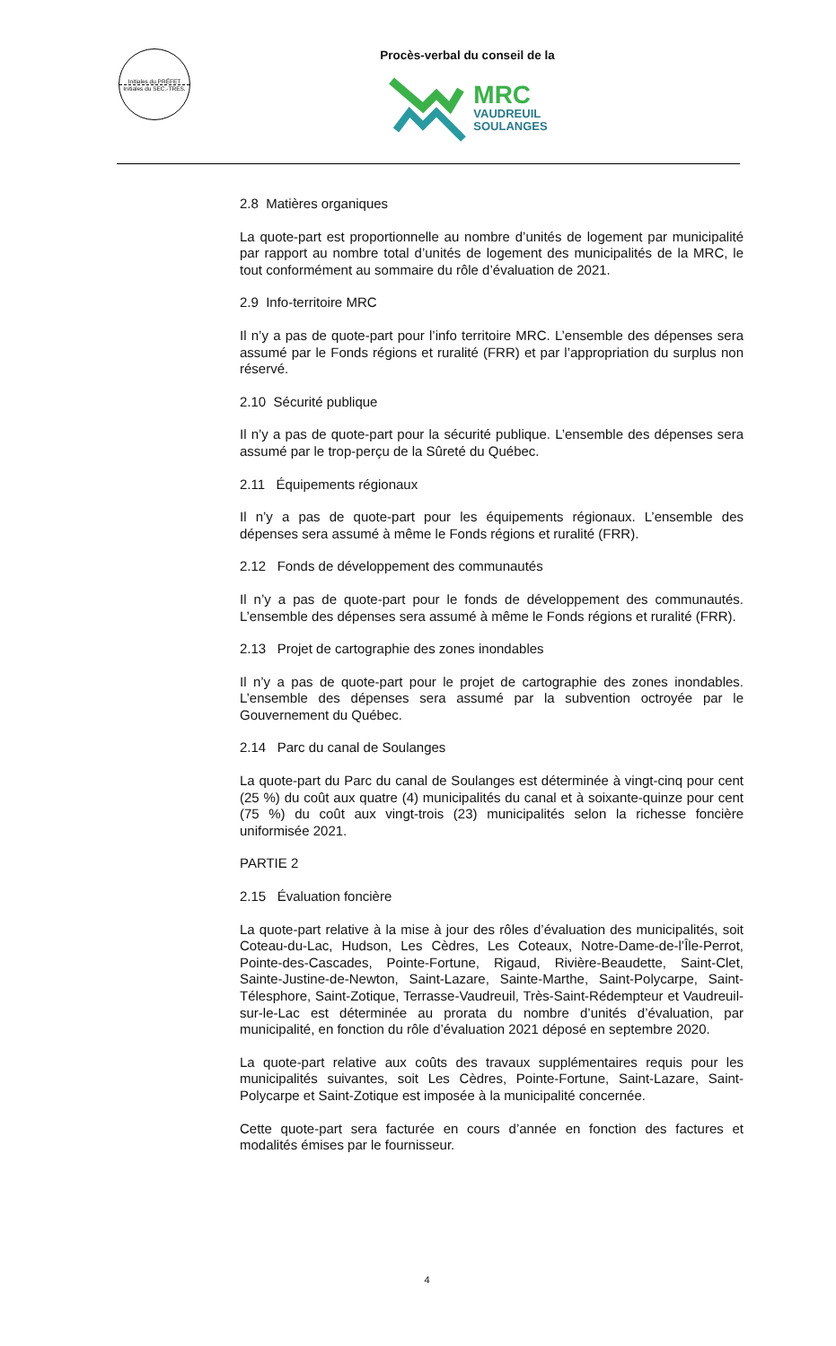Initiales du PRÉFET
Initiales du SEC.-TRES.
Procès-verbal du conseil de la
MRC
VAUDREUIL
SOULANGES
2.8 Matières organiques
La quote-part est proportionnelle au nombre d’unités de logement par municipalité par rapport au nombre total d’unités de logement des municipalités de la MRC, le tout conformément au sommaire du rôle d’évaluation de 2021.
2.9 Info-territoire MRC
Il n’y a pas de quote-part pour l’info territoire MRC. L’ensemble des dépenses sera assumé par le Fonds régions et ruralité (FRR) et par l’appropriation du surplus non réservé.
2.10 Sécurité publique
Il n’y a pas de quote-part pour la sécurité publique. L’ensemble des dépenses sera assumé par le trop-perçu de la Sûreté du Québec.
2.11 Équipements régionaux
Il n’y a pas de quote-part pour les équipements régionaux. L’ensemble des dépenses sera assumé à même le Fonds régions et ruralité (FRR).
2.12 Fonds de développement des communautés
Il n’y a pas de quote-part pour le fonds de développement des communautés. L’ensemble des dépenses sera assumé à même le Fonds régions et ruralité (FRR).
2.13 Projet de cartographie des zones inondables
Il n’y a pas de quote-part pour le projet de cartographie des zones inondables. L’ensemble des dépenses sera assumé par la subvention octroyée par le Gouvernement du Québec.
2.14 Parc du canal de Soulanges
La quote-part du Parc du canal de Soulanges est déterminée à vingt-cinq pour cent (25 %) du coût aux quatre (4) municipalités du canal et à soixante-quinze pour cent (75 %) du coût aux vingt-trois (23) municipalités selon la richesse foncière uniformisée 2021.
PARTIE 2
2.15 Évaluation foncière
La quote-part relative à la mise à jour des rôles d’évaluation des municipalités, soit Coteau-du-Lac, Hudson, Les Cèdres, Les Coteaux, Notre-Dame-de-l’Île-Perrot, Pointe-des-Cascades, Pointe-Fortune, Rigaud, Rivière-Beaudette, Saint-Clet, Sainte-Justine-de-Newton, Saint-Lazare, Sainte-Marthe, Saint-Polycarpe, Saint-Télesphore, Saint-Zotique, Terrasse-Vaudreuil, Très-Saint-Rédempteur et Vaudreuil-sur-le-Lac est déterminée au prorata du nombre d’unités d’évaluation, par municipalité, en fonction du rôle d’évaluation 2021 déposé en septembre 2020.
La quote-part relative aux coûts des travaux supplémentaires requis pour les municipalités suivantes, soit Les Cèdres, Pointe-Fortune, Saint-Lazare, Saint-Polycarpe et Saint-Zotique est imposée à la municipalité concernée.
Cette quote-part sera facturée en cours d’année en fonction des factures et modalités émises par le fournisseur.
4